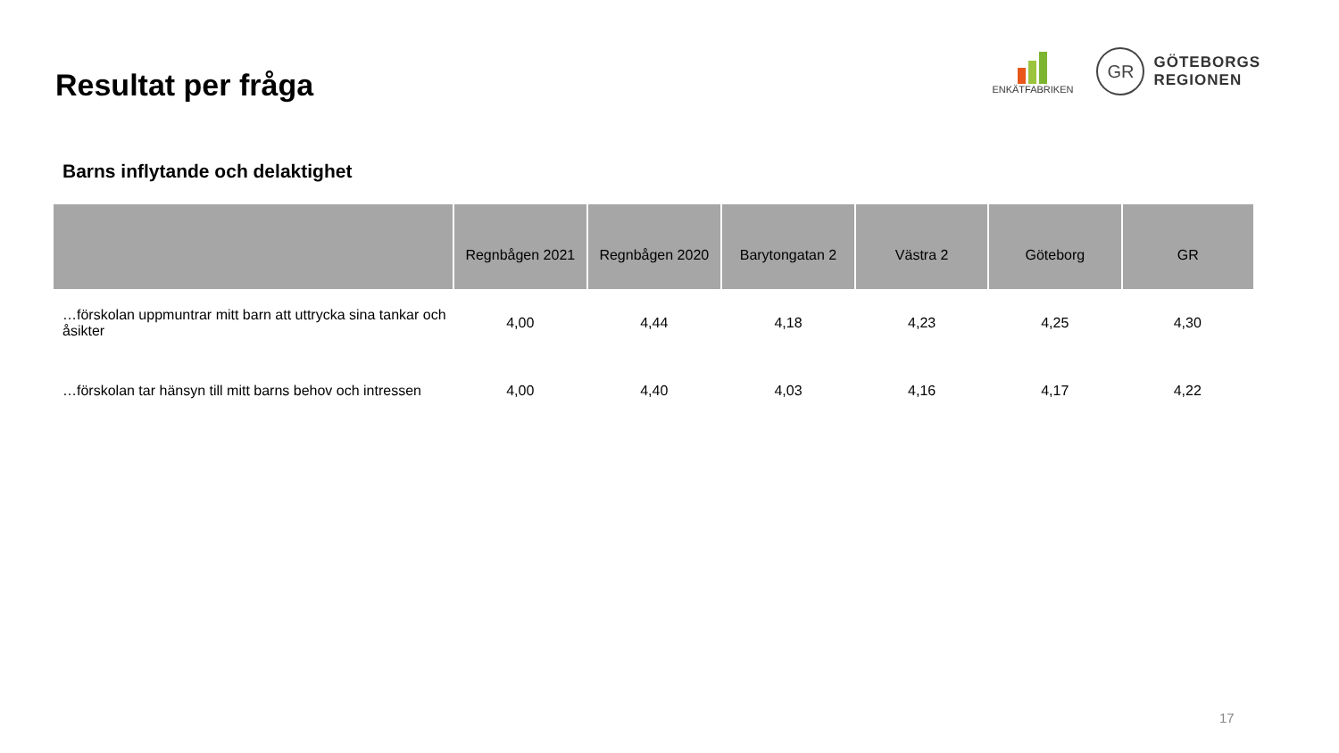Resultat per fråga
ENKÄTFABRIKEN
GR
GÖTEBORGS
REGIONEN
Barns inflytande och delaktighet
| | Regnbågen 2021 | Regnbågen 2020 | Barytongatan 2 | Västra 2 | Göteborg | GR |
| --- | --- | --- | --- | --- | --- | --- |
| …förskolan uppmuntrar mitt barn att uttrycka sina tankar och åsikter | 4,00 | 4,44 | 4,18 | 4,23 | 4,25 | 4,30 |
| …förskolan tar hänsyn till mitt barns behov och intressen | 4,00 | 4,40 | 4,03 | 4,16 | 4,17 | 4,22 |
17